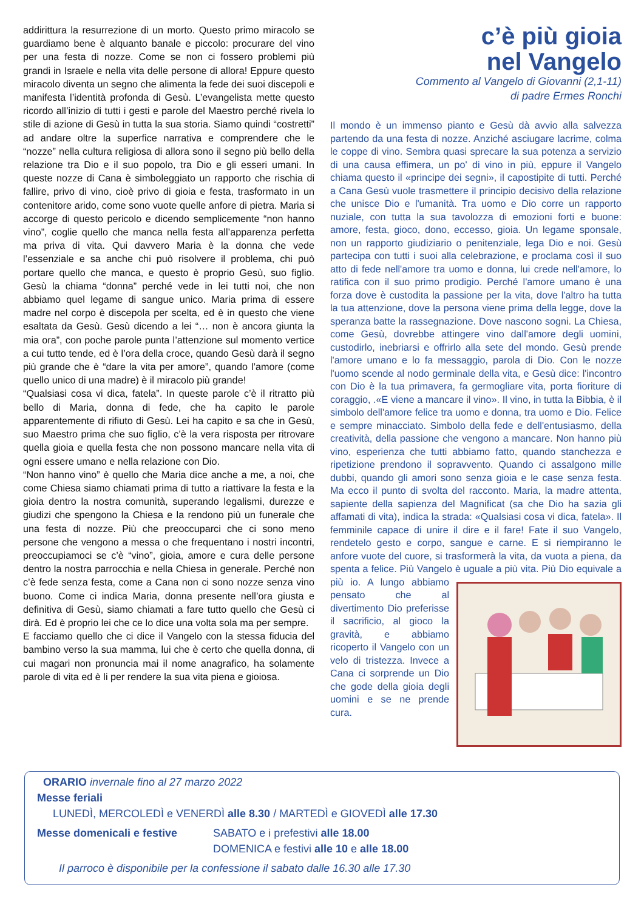addirittura la resurrezione di un morto. Questo primo miracolo se guardiamo bene è alquanto banale e piccolo: procurare del vino per una festa di nozze. Come se non ci fossero problemi più grandi in Israele e nella vita delle persone di allora! Eppure questo miracolo diventa un segno che alimenta la fede dei suoi discepoli e manifesta l’identità profonda di Gesù. L’evangelista mette questo ricordo all’inizio di tutti i gesti e parole del Maestro perché rivela lo stile di azione di Gesù in tutta la sua storia. Siamo quindi “costretti” ad andare oltre la superfice narrativa e comprendere che le “nozze” nella cultura religiosa di allora sono il segno più bello della relazione tra Dio e il suo popolo, tra Dio e gli esseri umani. In queste nozze di Cana è simboleggiato un rapporto che rischia di fallire, privo di vino, cioè privo di gioia e festa, trasformato in un contenitore arido, come sono vuote quelle anfore di pietra. Maria si accorge di questo pericolo e dicendo semplicemente “non hanno vino”, coglie quello che manca nella festa all’apparenza perfetta ma priva di vita. Qui davvero Maria è la donna che vede l’essenziale e sa anche chi può risolvere il problema, chi può portare quello che manca, e questo è proprio Gesù, suo figlio. Gesù la chiama “donna” perché vede in lei tutti noi, che non abbiamo quel legame di sangue unico. Maria prima di essere madre nel corpo è discepola per scelta, ed è in questo che viene esaltata da Gesù. Gesù dicendo a lei “… non è ancora giunta la mia ora”, con poche parole punta l’attenzione sul momento vertice a cui tutto tende, ed è l’ora della croce, quando Gesù darà il segno più grande che è “dare la vita per amore”, quando l’amore (come quello unico di una madre) è il miracolo più grande!
“Qualsiasi cosa vi dica, fatela”. In queste parole c’è il ritratto più bello di Maria, donna di fede, che ha capito le parole apparentemente di rifiuto di Gesù. Lei ha capito e sa che in Gesù, suo Maestro prima che suo figlio, c’è la vera risposta per ritrovare quella gioia e quella festa che non possono mancare nella vita di ogni essere umano e nella relazione con Dio.
“Non hanno vino” è quello che Maria dice anche a me, a noi, che come Chiesa siamo chiamati prima di tutto a riattivare la festa e la gioia dentro la nostra comunità, superando legalismi, durezze e giudizi che spengono la Chiesa e la rendono più un funerale che una festa di nozze. Più che preoccuparci che ci sono meno persone che vengono a messa o che frequentano i nostri incontri, preoccupiamoci se c’è “vino”, gioia, amore e cura delle persone dentro la nostra parrocchia e nella Chiesa in generale. Perché non c’è fede senza festa, come a Cana non ci sono nozze senza vino buono. Come ci indica Maria, donna presente nell’ora giusta e definitiva di Gesù, siamo chiamati a fare tutto quello che Gesù ci dirà. Ed è proprio lei che ce lo dice una volta sola ma per sempre.
E facciamo quello che ci dice il Vangelo con la stessa fiducia del bambino verso la sua mamma, lui che è certo che quella donna, di cui magari non pronuncia mai il nome anagrafico, ha solamente parole di vita ed è li per rendere la sua vita piena e gioiosa.
c’è più gioia
nel Vangelo
Commento al Vangelo di Giovanni (2,1-11)
di padre Ermes Ronchi
Il mondo è un immenso pianto e Gesù dà avvio alla salvezza partendo da una festa di nozze. Anziché asciugare lacrime, colma le coppe di vino. Sembra quasi sprecare la sua potenza a servizio di una causa effimera, un po' di vino in più, eppure il Vangelo chiama questo il «principe dei segni», il capostipite di tutti. Perché a Cana Gesù vuole trasmettere il principio decisivo della relazione che unisce Dio e l'umanità. Tra uomo e Dio corre un rapporto nuziale, con tutta la sua tavolozza di emozioni forti e buone: amore, festa, gioco, dono, eccesso, gioia. Un legame sponsale, non un rapporto giudiziario o penitenziale, lega Dio e noi. Gesù partecipa con tutti i suoi alla celebrazione, e proclama così il suo atto di fede nell'amore tra uomo e donna, lui crede nell'amore, lo ratifica con il suo primo prodigio. Perché l'amore umano è una forza dove è custodita la passione per la vita, dove l'altro ha tutta la tua attenzione, dove la persona viene prima della legge, dove la speranza batte la rassegnazione. Dove nascono sogni. La Chiesa, come Gesù, dovrebbe attingere vino dall'amore degli uomini, custodirlo, inebriarsi e offrirlo alla sete del mondo. Gesù prende l'amore umano e lo fa messaggio, parola di Dio. Con le nozze l'uomo scende al nodo germinale della vita, e Gesù dice: l'incontro con Dio è la tua primavera, fa germogliare vita, porta fioriture di coraggio, .«E viene a mancare il vino». Il vino, in tutta la Bibbia, è il simbolo dell'amore felice tra uomo e donna, tra uomo e Dio. Felice e sempre minacciato. Simbolo della fede e dell'entusiasmo, della creatività, della passione che vengono a mancare. Non hanno più vino, esperienza che tutti abbiamo fatto, quando stanchezza e ripetizione prendono il sopravvento. Quando ci assalgono mille dubbi, quando gli amori sono senza gioia e le case senza festa. Ma ecco il punto di svolta del racconto. Maria, la madre attenta, sapiente della sapienza del Magnificat (sa che Dio ha sazia gli affamati di vita), indica la strada: «Qualsiasi cosa vi dica, fatela». Il femminile capace di unire il dire e il fare! Fate il suo Vangelo, rendetelo gesto e corpo, sangue e carne. E si riempiranno le anfore vuote del cuore, si trasformerà la vita, da vuota a piena, da spenta a felice. Più Vangelo
è uguale a più vita. Più Dio equivale a più io. A lungo abbiamo pensato che al divertimento Dio preferisse il sacrificio, al gioco la gravità, e abbiamo ricoperto il Vangelo con un velo di tristezza. Invece a Cana ci sorprende un Dio che gode della gioia degli uomini e se ne prende cura.
ORARIO invernale fino al 27 marzo 2022
Messe feriali
LUNEDÌ, MERCOLEDÌ e VENERDÌ alle 8.30 / MARTEDÌ e GIOVEDÌ alle 17.30
Messe domenicali e festive SABATO e i prefestivi alle 18.00
DOMENICA e festivi alle 10 e alle 18.00
Il parroco è disponibile per la confessione il sabato dalle 16.30 alle 17.30